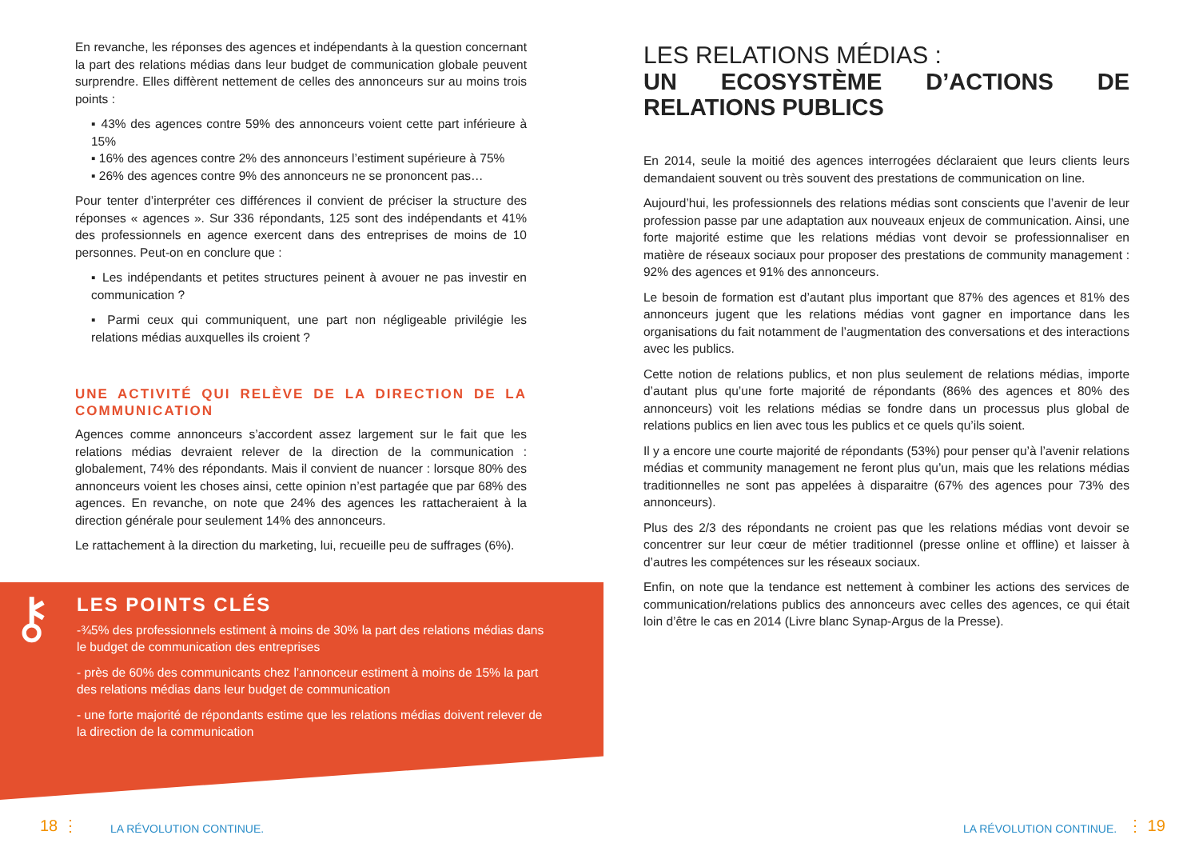En revanche, les réponses des agences et indépendants à la question concernant la part des relations médias dans leur budget de communication globale peuvent surprendre. Elles diffèrent nettement de celles des annonceurs sur au moins trois points :
▪ 43% des agences contre 59% des annonceurs voient cette part inférieure à 15%
▪ 16% des agences contre 2% des annonceurs l’estiment supérieure à 75%
▪ 26% des agences contre 9% des annonceurs ne se prononcent pas…
Pour tenter d’interpréter ces différences il convient de préciser la structure des réponses « agences ». Sur 336 répondants, 125 sont des indépendants et 41% des professionnels en agence exercent dans des entreprises de moins de 10 personnes. Peut-on en conclure que :
▪ Les indépendants et petites structures peinent à avouer ne pas investir en communication ?
▪ Parmi ceux qui communiquent, une part non négligeable privilégie les relations médias auxquelles ils croient ?
UNE ACTIVITÉ QUI RELÈVE DE LA DIRECTION DE LA COMMUNICATION
Agences comme annonceurs s’accordent assez largement sur le fait que les relations médias devraient relever de la direction de la communication : globalement, 74% des répondants. Mais il convient de nuancer : lorsque 80% des annonceurs voient les choses ainsi, cette opinion n’est partagée que par 68% des agences. En revanche, on note que 24% des agences les rattacheraient à la direction générale pour seulement 14% des annonceurs.
Le rattachement à la direction du marketing, lui, recueille peu de suffrages (6%).
⚷
LES POINTS CLÉS
-¾5% des professionnels estiment à moins de 30% la part des relations médias dans le budget de communication des entreprises
- près de 60% des communicants chez l’annonceur estiment à moins de 15% la part des relations médias dans leur budget de communication
- une forte majorité de répondants estime que les relations médias doivent relever de la direction de la communication
LES RELATIONS MÉDIAS :
UN ECOSYSTÈME D’ACTIONS DE RELATIONS PUBLICS
En 2014, seule la moitié des agences interrogées déclaraient que leurs clients leurs demandaient souvent ou très souvent des prestations de communication on line.
Aujourd’hui, les professionnels des relations médias sont conscients que l’avenir de leur profession passe par une adaptation aux nouveaux enjeux de communication. Ainsi, une forte majorité estime que les relations médias vont devoir se professionnaliser en matière de réseaux sociaux pour proposer des prestations de community management : 92% des agences et 91% des annonceurs.
Le besoin de formation est d’autant plus important que 87% des agences et 81% des annonceurs jugent que les relations médias vont gagner en importance dans les organisations du fait notamment de l’augmentation des conversations et des interactions avec les publics.
Cette notion de relations publics, et non plus seulement de relations médias, importe d’autant plus qu’une forte majorité de répondants (86% des agences et 80% des annonceurs) voit les relations médias se fondre dans un processus plus global de relations publics en lien avec tous les publics et ce quels qu’ils soient.
Il y a encore une courte majorité de répondants (53%) pour penser qu’à l’avenir relations médias et community management ne feront plus qu’un, mais que les relations médias traditionnelles ne sont pas appelées à disparaitre (67% des agences pour 73% des annonceurs).
Plus des 2/3 des répondants ne croient pas que les relations médias vont devoir se concentrer sur leur cœur de métier traditionnel (presse online et offline) et laisser à d’autres les compétences sur les réseaux sociaux.
Enfin, on note que la tendance est nettement à combiner les actions des services de communication/relations publics des annonceurs avec celles des agences, ce qui était loin d’être le cas en 2014 (Livre blanc Synap-Argus de la Presse).
18 ⋮ LA RÉVOLUTION CONTINUE. LA RÉVOLUTION CONTINUE. ⋮ 19